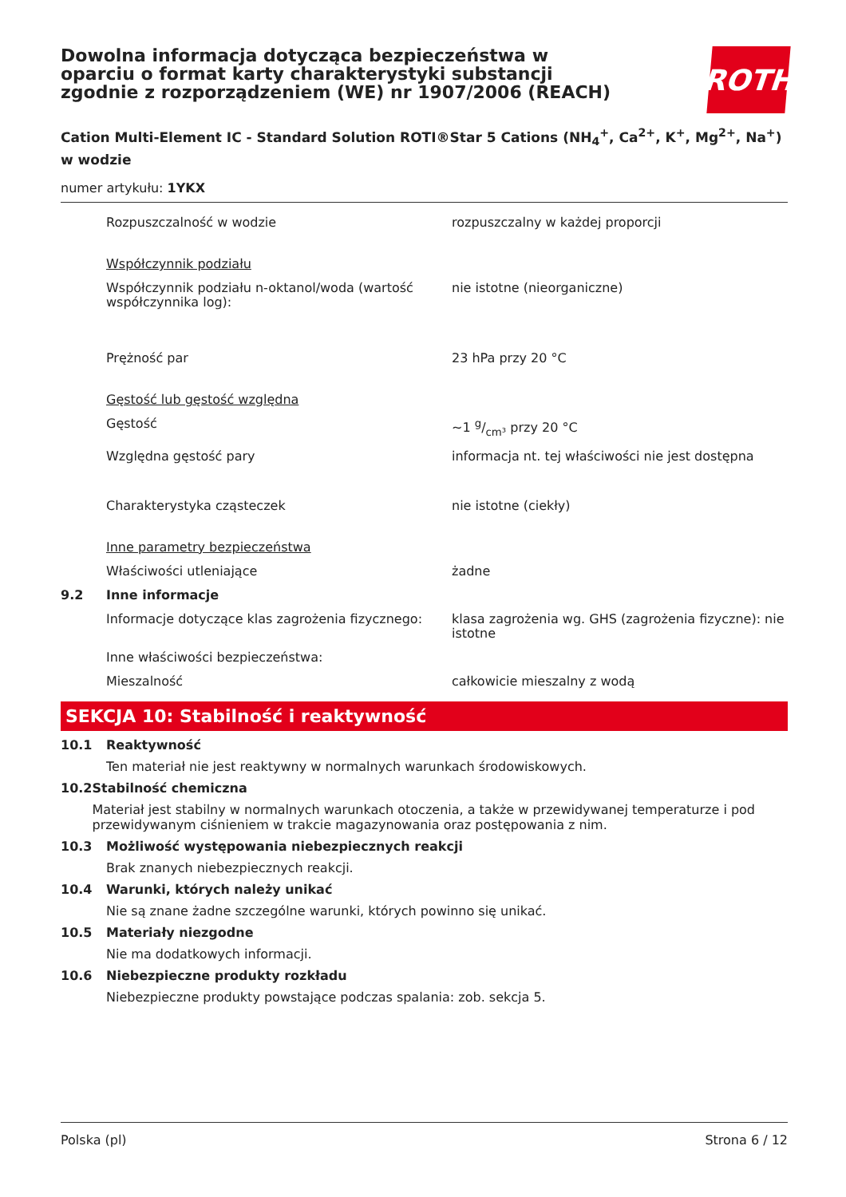ROTH
Dowolna informacja dotycząca bezpieczeństwa w oparciu o format karty charakterystyki substancji zgodnie z rozporządzeniem (WE) nr 1907/2006 (REACH)
Cation Multi-Element IC - Standard Solution ROTI®Star 5 Cations (NH<sub>4</sub><sup>+</sup>, Ca<sup>2+</sup>, K<sup>+</sup>, Mg<sup>2+</sup>, Na<sup>+</sup>) w wodzie
numer artykułu: 1YKX
| | Rozpuszczalność w wodzie | rozpuszczalny w każdej proporcji |
| | Współczynnik podziału | |
| | Współczynnik podziału n-oktanol/woda (wartość współczynnika log): | nie istotne (nieorganiczne) |
| | Prężność par | 23 hPa przy 20 °C |
| | Gęstość lub gęstość względna | |
| | Gęstość | ~1 g/cm³ przy 20 °C |
| | Względna gęstość pary | informacja nt. tej właściwości nie jest dostępna |
| | Charakterystyka cząsteczek | nie istotne (ciekły) |
| | Inne parametry bezpieczeństwa | |
| | Właściwości utleniające | żadne |
| 9.2 | Inne informacje | |
| | Informacje dotyczące klas zagrożenia fizycznego: | klasa zagrożenia wg. GHS (zagrożenia fizyczne): nie istotne |
| | Inne właściwości bezpieczeństwa: | |
| | Mieszalność | całkowicie mieszalny z wodą |
SEKCJA 10: Stabilność i reaktywność
10.1 Reaktywność
Ten materiał nie jest reaktywny w normalnych warunkach środowiskowych.
10.2 Stabilność chemiczna
Materiał jest stabilny w normalnych warunkach otoczenia, a także w przewidywanej temperaturze i pod przewidywanym ciśnieniem w trakcie magazynowania oraz postępowania z nim.
10.3 Możliwość występowania niebezpiecznych reakcji
Brak znanych niebezpiecznych reakcji.
10.4 Warunki, których należy unikać
Nie są znane żadne szczególne warunki, których powinno się unikać.
10.5 Materiały niezgodne
Nie ma dodatkowych informacji.
10.6 Niebezpieczne produkty rozkładu
Niebezpieczne produkty powstające podczas spalania: zob. sekcja 5.
Polska (pl) Strona 6 / 12